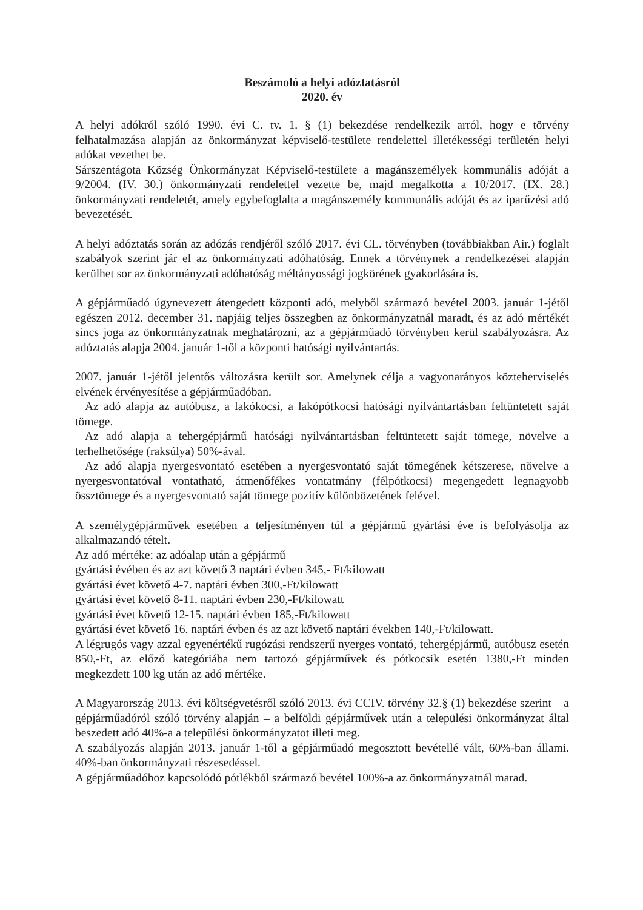Beszámoló a helyi adóztatásról
2020. év
A helyi adókról szóló 1990. évi C. tv. 1. § (1) bekezdése rendelkezik arról, hogy e törvény felhatalmazása alapján az önkormányzat képviselő-testülete rendelettel illetékességi területén helyi adókat vezethet be.
Sárszentágota Község Önkormányzat Képviselő-testülete a magánszemélyek kommunális adóját a 9/2004. (IV. 30.) önkormányzati rendelettel vezette be, majd megalkotta a 10/2017. (IX. 28.) önkormányzati rendeletét, amely egybefoglalta a magánszemély kommunális adóját és az iparűzési adó bevezetését.
A helyi adóztatás során az adózás rendjéről szóló 2017. évi CL. törvényben (továbbiakban Air.) foglalt szabályok szerint jár el az önkormányzati adóhatóság. Ennek a törvénynek a rendelkezései alapján kerülhet sor az önkormányzati adóhatóság méltányossági jogkörének gyakorlására is.
A gépjárműadó úgynevezett átengedett központi adó, melyből származó bevétel 2003. január 1-jétől egészen 2012. december 31. napjáig teljes összegben az önkormányzatnál maradt, és az adó mértékét sincs joga az önkormányzatnak meghatározni, az a gépjárműadó törvényben kerül szabályozásra. Az adóztatás alapja 2004. január 1-től a központi hatósági nyilvántartás.
2007. január 1-jétől jelentős változásra került sor. Amelynek célja a vagyonarányos közteherviselés elvének érvényesítése a gépjárműadóban.
Az adó alapja az autóbusz, a lakókocsi, a lakópótkocsi hatósági nyilvántartásban feltüntetett saját tömege.
Az adó alapja a tehergépjármű hatósági nyilvántartásban feltüntetett saját tömege, növelve a terhelhetősége (raksúlya) 50%-ával.
Az adó alapja nyergesvontató esetében a nyergesvontató saját tömegének kétszerese, növelve a nyergesvontatóval vontatható, átmenőfékes vontatmány (félpótkocsi) megengedett legnagyobb össztömege és a nyergesvontató saját tömege pozitív különbözetének felével.
A személygépjárművek esetében a teljesítményen túl a gépjármű gyártási éve is befolyásolja az alkalmazandó tételt.
Az adó mértéke: az adóalap után a gépjármű
gyártási évében és az azt követő 3 naptári évben 345,- Ft/kilowatt
gyártási évet követő 4-7. naptári évben 300,-Ft/kilowatt
gyártási évet követő 8-11. naptári évben 230,-Ft/kilowatt
gyártási évet követő 12-15. naptári évben 185,-Ft/kilowatt
gyártási évet követő 16. naptári évben és az azt követő naptári években 140,-Ft/kilowatt.
A légrugós vagy azzal egyenértékű rugózási rendszerű nyerges vontató, tehergépjármű, autóbusz esetén 850,-Ft, az előző kategóriába nem tartozó gépjárművek és pótkocsik esetén 1380,-Ft minden megkezdett 100 kg után az adó mértéke.
A Magyarország 2013. évi költségvetésről szóló 2013. évi CCIV. törvény 32.§ (1) bekezdése szerint – a gépjárműadóról szóló törvény alapján – a belföldi gépjárművek után a települési önkormányzat által beszedett adó 40%-a a települési önkormányzatot illeti meg.
A szabályozás alapján 2013. január 1-től a gépjárműadó megosztott bevétellé vált, 60%-ban állami. 40%-ban önkormányzati részesedéssel.
A gépjárműadóhoz kapcsolódó pótlékból származó bevétel 100%-a az önkormányzatnál marad.